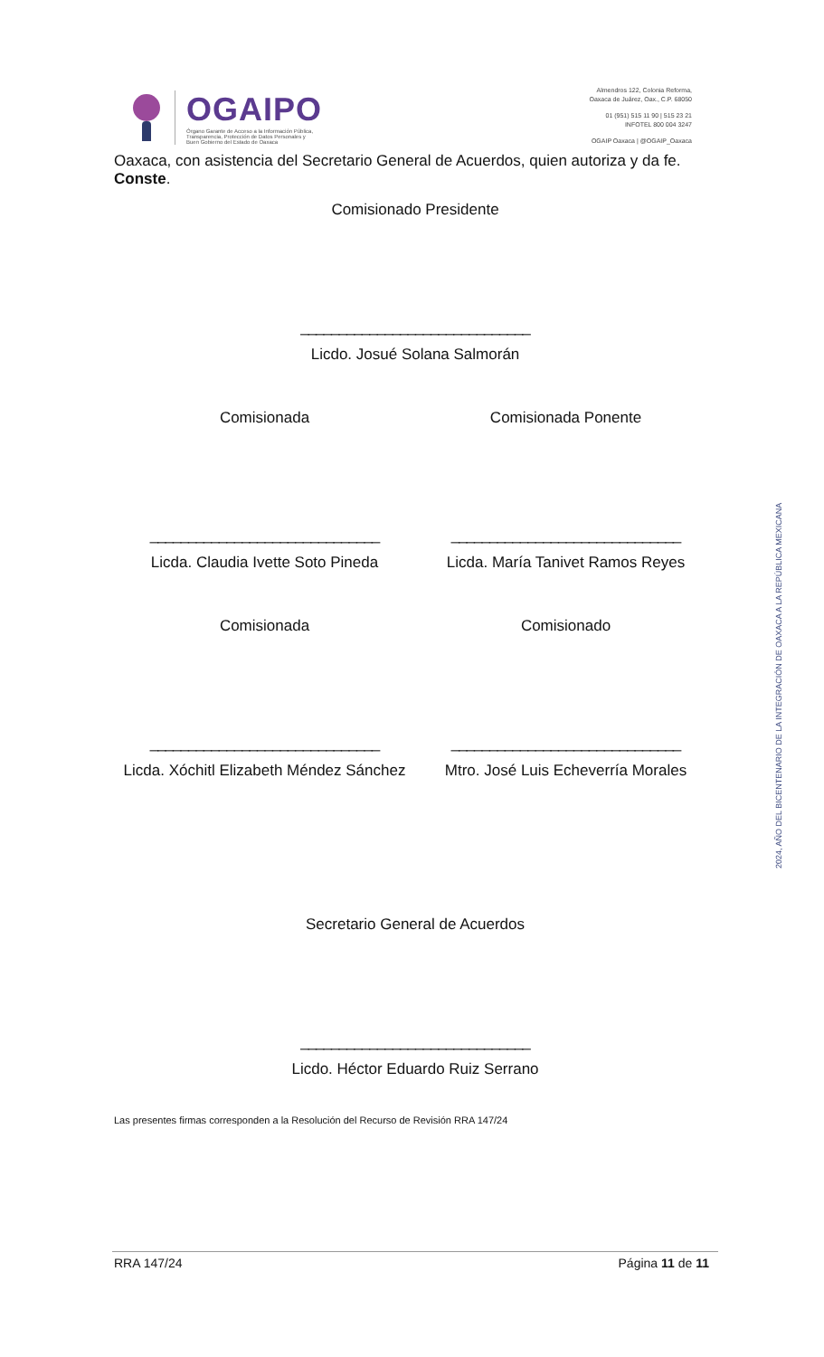OGAIPO
Órgano Garante de Acceso a la Información Pública,
Transparencia, Protección de Datos Personales y
Buen Gobierno del Estado de Oaxaca
Almendros 122, Colonia Reforma,
Oaxaca de Juárez, Oax., C.P. 68050
01 (951) 515 11 90 | 515 23 21
INFOTEL 800 004 3247
OGAIP Oaxaca | @OGAIP_Oaxaca
Oaxaca, con asistencia del Secretario General de Acuerdos, quien autoriza y da fe. Conste.
Comisionado Presidente
______________________________
Licdo. Josué Solana Salmorán
Comisionada Comisionada Ponente
______________________________ ______________________________
Licda. Claudia Ivette Soto Pineda
Licda. María Tanivet Ramos Reyes
Comisionada Comisionado
______________________________ ______________________________
Licda. Xóchitl Elizabeth Méndez Sánchez
Mtro. José Luis Echeverría Morales
Secretario General de Acuerdos
______________________________
Licdo. Héctor Eduardo Ruiz Serrano
Las presentes firmas corresponden a la Resolución del Recurso de Revisión RRA 147/24
2024, AÑO DEL BICENTENARIO DE LA INTEGRACIÓN DE OAXACA A LA REPÚBLICA MEXICANA
RRA 147/24 Página 11 de 11